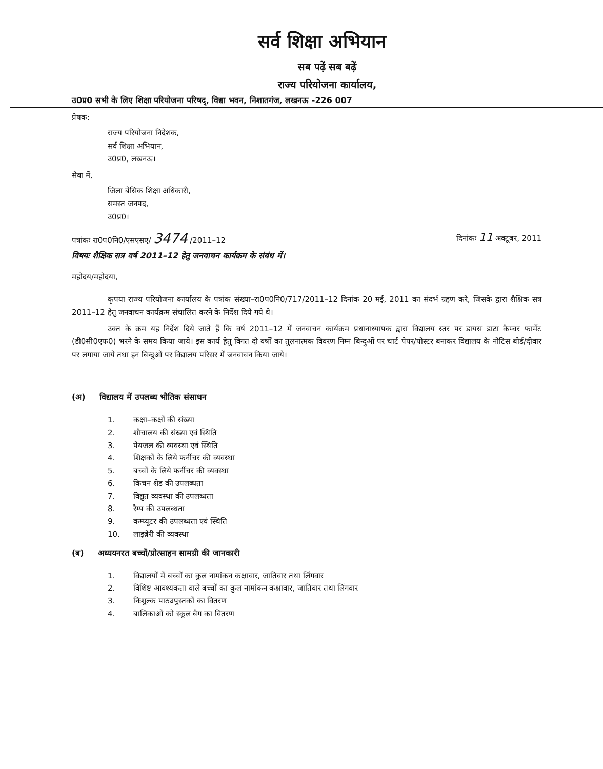सर्व शिक्षा अभियान
सब पढ़ें सब बढ़ें
राज्य परियोजना कार्यालय,
उ0प्र0 सभी के लिए शिक्षा परियोजना परिषद्, विद्या भवन, निशातगंज, लखनऊ -226 007
प्रेषक:
राज्य परियोजना निदेशक,
सर्व शिक्षा अभियान,
उ0प्र0, लखनऊ।
सेवा में,
जिला बेसिक शिक्षा अधिकारी,
समस्त जनपद,
उ0प्र0।
पत्रांकः रा0प0नि0/एसएसए/ 3474 /2011–12 दिनांकः 11 अक्टूबर, 2011
विषयः शैक्षिक सत्र वर्ष 2011–12 हेतु जनवाचन कार्यक्रम के संबंध में।
महोदय/महोदया,
कृपया राज्य परियोजना कार्यालय के पत्रांक संख्या–रा0प0नि0/717/2011–12 दिनांक 20 मई, 2011 का संदर्भ ग्रहण करे, जिसके द्वारा शैक्षिक सत्र 2011–12 हेतु जनवाचन कार्यक्रम संचालित करने के निर्देश दिये गये थे।
उक्त के क्रम यह निर्देश दिये जाते हैं कि वर्ष 2011–12 में जनवाचन कार्यक्रम प्रधानाध्यापक द्वारा विद्यालय स्तर पर डायस डाटा कैप्चर फार्मेट (डी0सी0एफ0) भरने के समय किया जाये। इस कार्य हेतु विगत दो वर्षों का तुलनात्मक विवरण निम्न बिन्दुओं पर चार्ट पेपर/पोस्टर बनाकर विद्यालय के नोटिस बोर्ड/दीवार पर लगाया जाये तथा इन बिन्दुओं पर विद्यालय परिसर में जनवाचन किया जाये।
(अ) विद्यालय में उपलब्ध भौतिक संसाधन
1. कक्षा–कक्षों की संख्या
2. शौचालय की संख्या एवं स्थिति
3. पेयजल की व्यवस्था एवं स्थिति
4. शिक्षकों के लिये फर्नीचर की व्यवस्था
5. बच्चों के लिये फर्नीचर की व्यवस्था
6. किचन शेड की उपलब्धता
7. विद्युत व्यवस्था की उपलब्धता
8. रैम्प की उपलब्धता
9. कम्प्यूटर की उपलब्धता एवं स्थिति
10. लाइब्रेरी की व्यवस्था
(ब) अध्ययनरत बच्चों/प्रोत्साहन सामग्री की जानकारी
1. विद्यालयों में बच्चों का कुल नामांकन कक्षावार, जातिवार तथा लिंगवार
2. विशिष्ट आवश्यकता वाले बच्चों का कुल नामांकन कक्षावार, जातिवार तथा लिंगवार
3. निःशुल्क पाठ्यपुस्तकों का वितरण
4. बालिकाओं को स्कूल बैग का वितरण